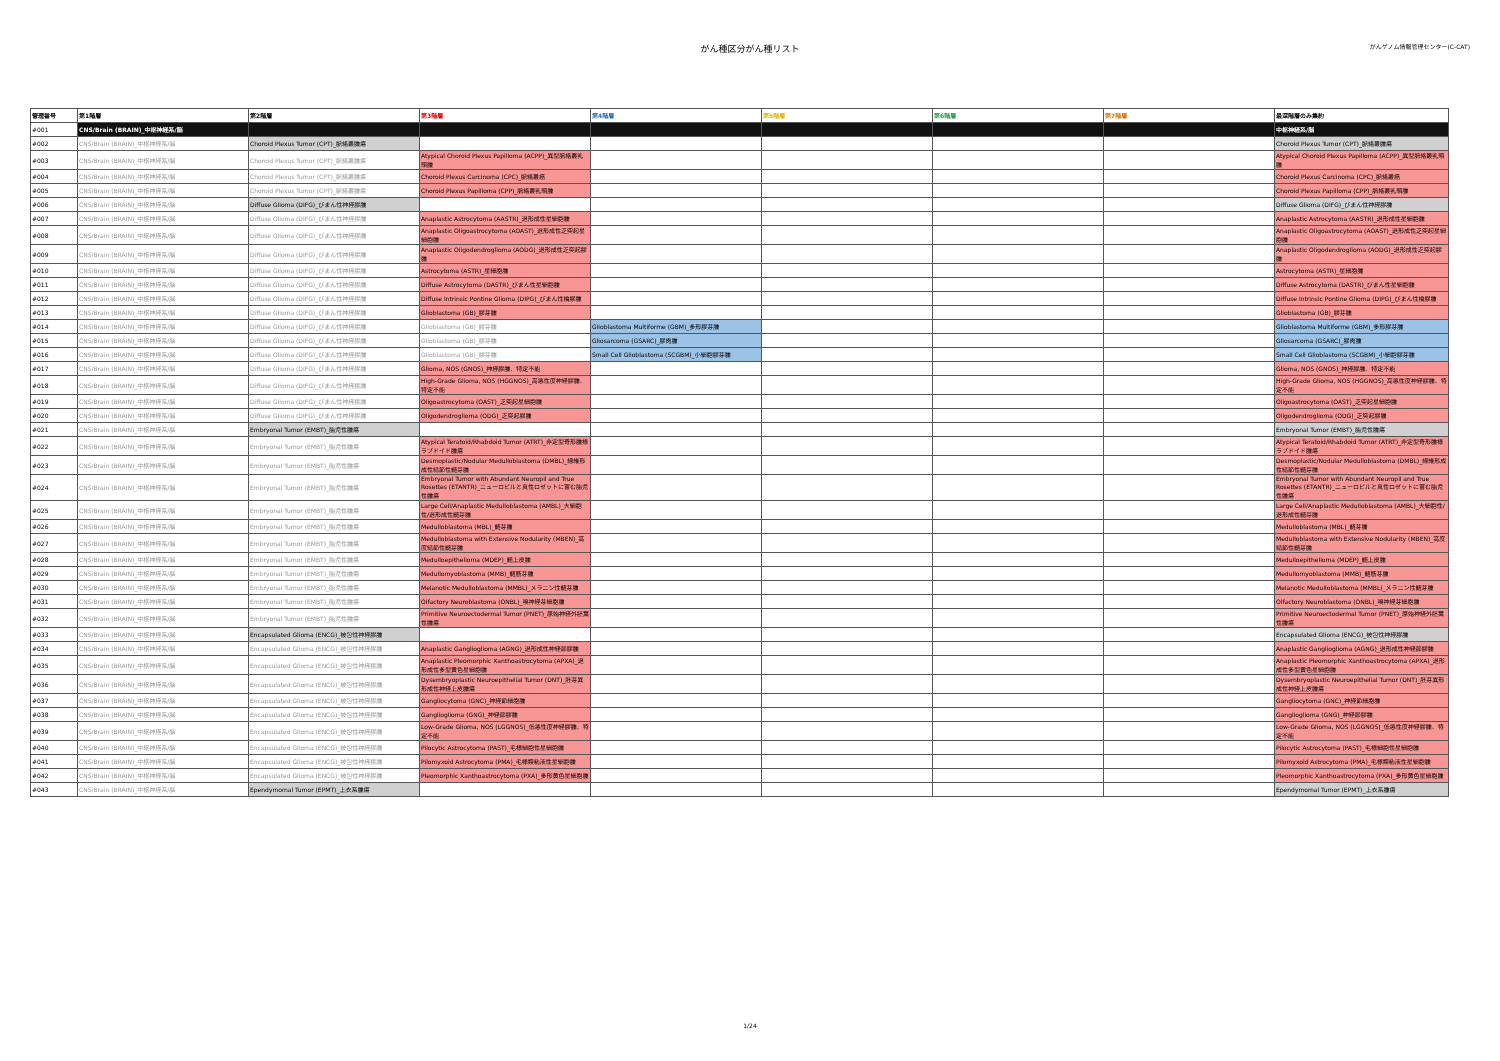がん種区分がん種リスト
がんゲノム情報管理センター(C-CAT)
| 管理番号 | 第1階層 | 第2階層 | 第3階層 | 第4階層 | 第5階層 | 第6階層 | 第7階層 | 最深階層のみ集約 |
| --- | --- | --- | --- | --- | --- | --- | --- | --- |
| #001 | CNS/Brain (BRAIN)_中枢神経系/脳 | | | | | | | 中枢神経系/脳 |
| #002 | CNS/Brain (BRAIN)_中枢神経系/脳 | Choroid Plexus Tumor (CPT)_脈絡叢腫瘍 | | | | | | Choroid Plexus Tumor (CPT)_脈絡叢腫瘍 |
| #003 | CNS/Brain (BRAIN)_中枢神経系/脳 | Choroid Plexus Tumor (CPT)_脈絡叢腫瘍 | Atypical Choroid Plexus Papilloma (ACPP)_異型脈絡叢乳頭腫 | | | | | Atypical Choroid Plexus Papilloma (ACPP)_異型脈絡叢乳頭腫 |
| #004 | CNS/Brain (BRAIN)_中枢神経系/脳 | Choroid Plexus Tumor (CPT)_脈絡叢腫瘍 | Choroid Plexus Carcinoma (CPC)_脈絡叢癌 | | | | | Choroid Plexus Carcinoma (CPC)_脈絡叢癌 |
| #005 | CNS/Brain (BRAIN)_中枢神経系/脳 | Choroid Plexus Tumor (CPT)_脈絡叢腫瘍 | Choroid Plexus Papilloma (CPP)_脈絡叢乳頭腫 | | | | | Choroid Plexus Papilloma (CPP)_脈絡叢乳頭腫 |
| #006 | CNS/Brain (BRAIN)_中枢神経系/脳 | Diffuse Glioma (DIFG)_びまん性神経膠腫 | | | | | | Diffuse Glioma (DIFG)_びまん性神経膠腫 |
| #007 | CNS/Brain (BRAIN)_中枢神経系/脳 | Diffuse Glioma (DIFG)_びまん性神経膠腫 | Anaplastic Astrocytoma (AASTR)_退形成性星細胞腫 | | | | | Anaplastic Astrocytoma (AASTR)_退形成性星細胞腫 |
| #008 | CNS/Brain (BRAIN)_中枢神経系/脳 | Diffuse Glioma (DIFG)_びまん性神経膠腫 | Anaplastic Oligoastrocytoma (AOAST)_退形成性乏突起星細胞腫 | | | | | Anaplastic Oligoastrocytoma (AOAST)_退形成性乏突起星細胞腫 |
| #009 | CNS/Brain (BRAIN)_中枢神経系/脳 | Diffuse Glioma (DIFG)_びまん性神経膠腫 | Anaplastic Oligodendroglioma (AODG)_退形成性乏突起膠腫 | | | | | Anaplastic Oligodendroglioma (AODG)_退形成性乏突起膠腫 |
| #010 | CNS/Brain (BRAIN)_中枢神経系/脳 | Diffuse Glioma (DIFG)_びまん性神経膠腫 | Astrocytoma (ASTR)_星細胞腫 | | | | | Astrocytoma (ASTR)_星細胞腫 |
| #011 | CNS/Brain (BRAIN)_中枢神経系/脳 | Diffuse Glioma (DIFG)_びまん性神経膠腫 | Diffuse Astrocytoma (DASTR)_びまん性星細胞腫 | | | | | Diffuse Astrocytoma (DASTR)_びまん性星細胞腫 |
| #012 | CNS/Brain (BRAIN)_中枢神経系/脳 | Diffuse Glioma (DIFG)_びまん性神経膠腫 | Diffuse Intrinsic Pontine Glioma (DIPG)_びまん性橋膠腫 | | | | | Diffuse Intrinsic Pontine Glioma (DIPG)_びまん性橋膠腫 |
| #013 | CNS/Brain (BRAIN)_中枢神経系/脳 | Diffuse Glioma (DIFG)_びまん性神経膠腫 | Glioblastoma (GB)_膠芽腫 | | | | | Glioblastoma (GB)_膠芽腫 |
| #014 | CNS/Brain (BRAIN)_中枢神経系/脳 | Diffuse Glioma (DIFG)_びまん性神経膠腫 | Glioblastoma (GB)_膠芽腫 | Glioblastoma Multiforme (GBM)_多形膠芽腫 | | | | Glioblastoma Multiforme (GBM)_多形膠芽腫 |
| #015 | CNS/Brain (BRAIN)_中枢神経系/脳 | Diffuse Glioma (DIFG)_びまん性神経膠腫 | Glioblastoma (GB)_膠芽腫 | Gliosarcoma (GSARC)_膠肉腫 | | | | Gliosarcoma (GSARC)_膠肉腫 |
| #016 | CNS/Brain (BRAIN)_中枢神経系/脳 | Diffuse Glioma (DIFG)_びまん性神経膠腫 | Glioblastoma (GB)_膠芽腫 | Small Cell Glioblastoma (SCGBM)_小細胞膠芽腫 | | | | Small Cell Glioblastoma (SCGBM)_小細胞膠芽腫 |
| #017 | CNS/Brain (BRAIN)_中枢神経系/脳 | Diffuse Glioma (DIFG)_びまん性神経膠腫 | Glioma, NOS (GNOS)_神経膠腫、特定不能 | | | | | Glioma, NOS (GNOS)_神経膠腫、特定不能 |
| #018 | CNS/Brain (BRAIN)_中枢神経系/脳 | Diffuse Glioma (DIFG)_びまん性神経膠腫 | High-Grade Glioma, NOS (HGGNOS)_高悪性度神経膠腫、特定不能 | | | | | High-Grade Glioma, NOS (HGGNOS)_高悪性度神経膠腫、特定不能 |
| #019 | CNS/Brain (BRAIN)_中枢神経系/脳 | Diffuse Glioma (DIFG)_びまん性神経膠腫 | Oligoastrocytoma (OAST)_乏突起星細胞腫 | | | | | Oligoastrocytoma (OAST)_乏突起星細胞腫 |
| #020 | CNS/Brain (BRAIN)_中枢神経系/脳 | Diffuse Glioma (DIFG)_びまん性神経膠腫 | Oligodendroglioma (ODG)_乏突起膠腫 | | | | | Oligodendroglioma (ODG)_乏突起膠腫 |
| #021 | CNS/Brain (BRAIN)_中枢神経系/脳 | Embryonal Tumor (EMBT)_胎児性腫瘍 | | | | | | Embryonal Tumor (EMBT)_胎児性腫瘍 |
| #022 | CNS/Brain (BRAIN)_中枢神経系/脳 | Embryonal Tumor (EMBT)_胎児性腫瘍 | Atypical Teratoid/Rhabdoid Tumor (ATRT)_非定型奇形腫様ラブドイド腫瘍 | | | | | Atypical Teratoid/Rhabdoid Tumor (ATRT)_非定型奇形腫様ラブドイド腫瘍 |
| #023 | CNS/Brain (BRAIN)_中枢神経系/脳 | Embryonal Tumor (EMBT)_胎児性腫瘍 | Desmoplastic/Nodular Medulloblastoma (DMBL)_線維形成性結節性髄芽腫 | | | | | Desmoplastic/Nodular Medulloblastoma (DMBL)_線維形成性結節性髄芽腫 |
| #024 | CNS/Brain (BRAIN)_中枢神経系/脳 | Embryonal Tumor (EMBT)_胎児性腫瘍 | Embryonal Tumor with Abundant Neuropil and True Rosettes (ETANTR)_ニューロピルと真性ロゼットに富む胎児性腫瘍 | | | | | Embryonal Tumor with Abundant Neuropil and True Rosettes (ETANTR)_ニューロピルと真性ロゼットに富む胎児性腫瘍 |
| #025 | CNS/Brain (BRAIN)_中枢神経系/脳 | Embryonal Tumor (EMBT)_胎児性腫瘍 | Large Cell/Anaplastic Medulloblastoma (AMBL)_大細胞性/退形成性髄芽腫 | | | | | Large Cell/Anaplastic Medulloblastoma (AMBL)_大細胞性/退形成性髄芽腫 |
| #026 | CNS/Brain (BRAIN)_中枢神経系/脳 | Embryonal Tumor (EMBT)_胎児性腫瘍 | Medulloblastoma (MBL)_髄芽腫 | | | | | Medulloblastoma (MBL)_髄芽腫 |
| #027 | CNS/Brain (BRAIN)_中枢神経系/脳 | Embryonal Tumor (EMBT)_胎児性腫瘍 | Medulloblastoma with Extensive Nodularity (MBEN)_高度結節性髄芽腫 | | | | | Medulloblastoma with Extensive Nodularity (MBEN)_高度結節性髄芽腫 |
| #028 | CNS/Brain (BRAIN)_中枢神経系/脳 | Embryonal Tumor (EMBT)_胎児性腫瘍 | Medulloepithelioma (MDEP)_髄上皮腫 | | | | | Medulloepithelioma (MDEP)_髄上皮腫 |
| #029 | CNS/Brain (BRAIN)_中枢神経系/脳 | Embryonal Tumor (EMBT)_胎児性腫瘍 | Medullomyoblastoma (MMB)_髄筋芽腫 | | | | | Medullomyoblastoma (MMB)_髄筋芽腫 |
| #030 | CNS/Brain (BRAIN)_中枢神経系/脳 | Embryonal Tumor (EMBT)_胎児性腫瘍 | Melanotic Medulloblastoma (MMBL)_メラニン性髄芽腫 | | | | | Melanotic Medulloblastoma (MMBL)_メラニン性髄芽腫 |
| #031 | CNS/Brain (BRAIN)_中枢神経系/脳 | Embryonal Tumor (EMBT)_胎児性腫瘍 | Olfactory Neuroblastoma (ONBL)_嗅神経芽細胞腫 | | | | | Olfactory Neuroblastoma (ONBL)_嗅神経芽細胞腫 |
| #032 | CNS/Brain (BRAIN)_中枢神経系/脳 | Embryonal Tumor (EMBT)_胎児性腫瘍 | Primitive Neuroectodermal Tumor (PNET)_原始神経外胚葉性腫瘍 | | | | | Primitive Neuroectodermal Tumor (PNET)_原始神経外胚葉性腫瘍 |
| #033 | CNS/Brain (BRAIN)_中枢神経系/脳 | Encapsulated Glioma (ENCG)_被包性神経膠腫 | | | | | | Encapsulated Glioma (ENCG)_被包性神経膠腫 |
| #034 | CNS/Brain (BRAIN)_中枢神経系/脳 | Encapsulated Glioma (ENCG)_被包性神経膠腫 | Anaplastic Ganglioglioma (AGNG)_退形成性神経節膠腫 | | | | | Anaplastic Ganglioglioma (AGNG)_退形成性神経節膠腫 |
| #035 | CNS/Brain (BRAIN)_中枢神経系/脳 | Encapsulated Glioma (ENCG)_被包性神経膠腫 | Anaplastic Pleomorphic Xanthoastrocytoma (APXA)_退形成性多型黄色星細胞腫 | | | | | Anaplastic Pleomorphic Xanthoastrocytoma (APXA)_退形成性多型黄色星細胞腫 |
| #036 | CNS/Brain (BRAIN)_中枢神経系/脳 | Encapsulated Glioma (ENCG)_被包性神経膠腫 | Dysembryoplastic Neuroepithelial Tumor (DNT)_胚芽異形成性神経上皮腫瘍 | | | | | Dysembryoplastic Neuroepithelial Tumor (DNT)_胚芽異形成性神経上皮腫瘍 |
| #037 | CNS/Brain (BRAIN)_中枢神経系/脳 | Encapsulated Glioma (ENCG)_被包性神経膠腫 | Gangliocytoma (GNC)_神経節細胞腫 | | | | | Gangliocytoma (GNC)_神経節細胞腫 |
| #038 | CNS/Brain (BRAIN)_中枢神経系/脳 | Encapsulated Glioma (ENCG)_被包性神経膠腫 | Ganglioglioma (GNG)_神経節膠腫 | | | | | Ganglioglioma (GNG)_神経節膠腫 |
| #039 | CNS/Brain (BRAIN)_中枢神経系/脳 | Encapsulated Glioma (ENCG)_被包性神経膠腫 | Low-Grade Glioma, NOS (LGGNOS)_低悪性度神経膠腫、特定不能 | | | | | Low-Grade Glioma, NOS (LGGNOS)_低悪性度神経膠腫、特定不能 |
| #040 | CNS/Brain (BRAIN)_中枢神経系/脳 | Encapsulated Glioma (ENCG)_被包性神経膠腫 | Pilocytic Astrocytoma (PAST)_毛様細胞性星細胞腫 | | | | | Pilocytic Astrocytoma (PAST)_毛様細胞性星細胞腫 |
| #041 | CNS/Brain (BRAIN)_中枢神経系/脳 | Encapsulated Glioma (ENCG)_被包性神経膠腫 | Pilomyxoid Astrocytoma (PMA)_毛様類粘液性星細胞腫 | | | | | Pilomyxoid Astrocytoma (PMA)_毛様類粘液性星細胞腫 |
| #042 | CNS/Brain (BRAIN)_中枢神経系/脳 | Encapsulated Glioma (ENCG)_被包性神経膠腫 | Pleomorphic Xanthoastrocytoma (PXA)_多形黄色星細胞腫 | | | | | Pleomorphic Xanthoastrocytoma (PXA)_多形黄色星細胞腫 |
| #043 | CNS/Brain (BRAIN)_中枢神経系/脳 | Ependymomal Tumor (EPMT)_上衣系腫瘍 | | | | | | Ependymomal Tumor (EPMT)_上衣系腫瘍 |
1/24